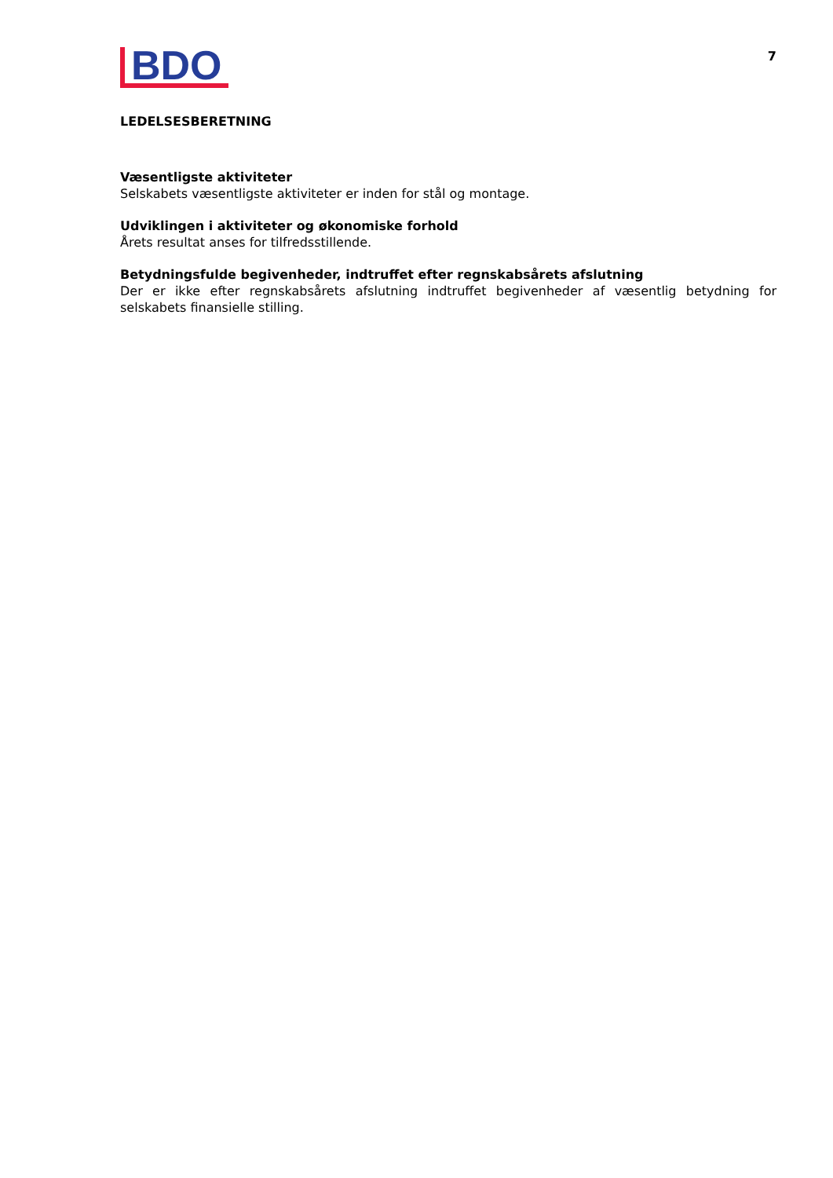BDO
7
LEDELSESBERETNING
Væsentligste aktiviteter
Selskabets væsentligste aktiviteter er inden for stål og montage.
Udviklingen i aktiviteter og økonomiske forhold
Årets resultat anses for tilfredsstillende.
Betydningsfulde begivenheder, indtruffet efter regnskabsårets afslutning
Der er ikke efter regnskabsårets afslutning indtruffet begivenheder af væsentlig betydning for selskabets finansielle stilling.